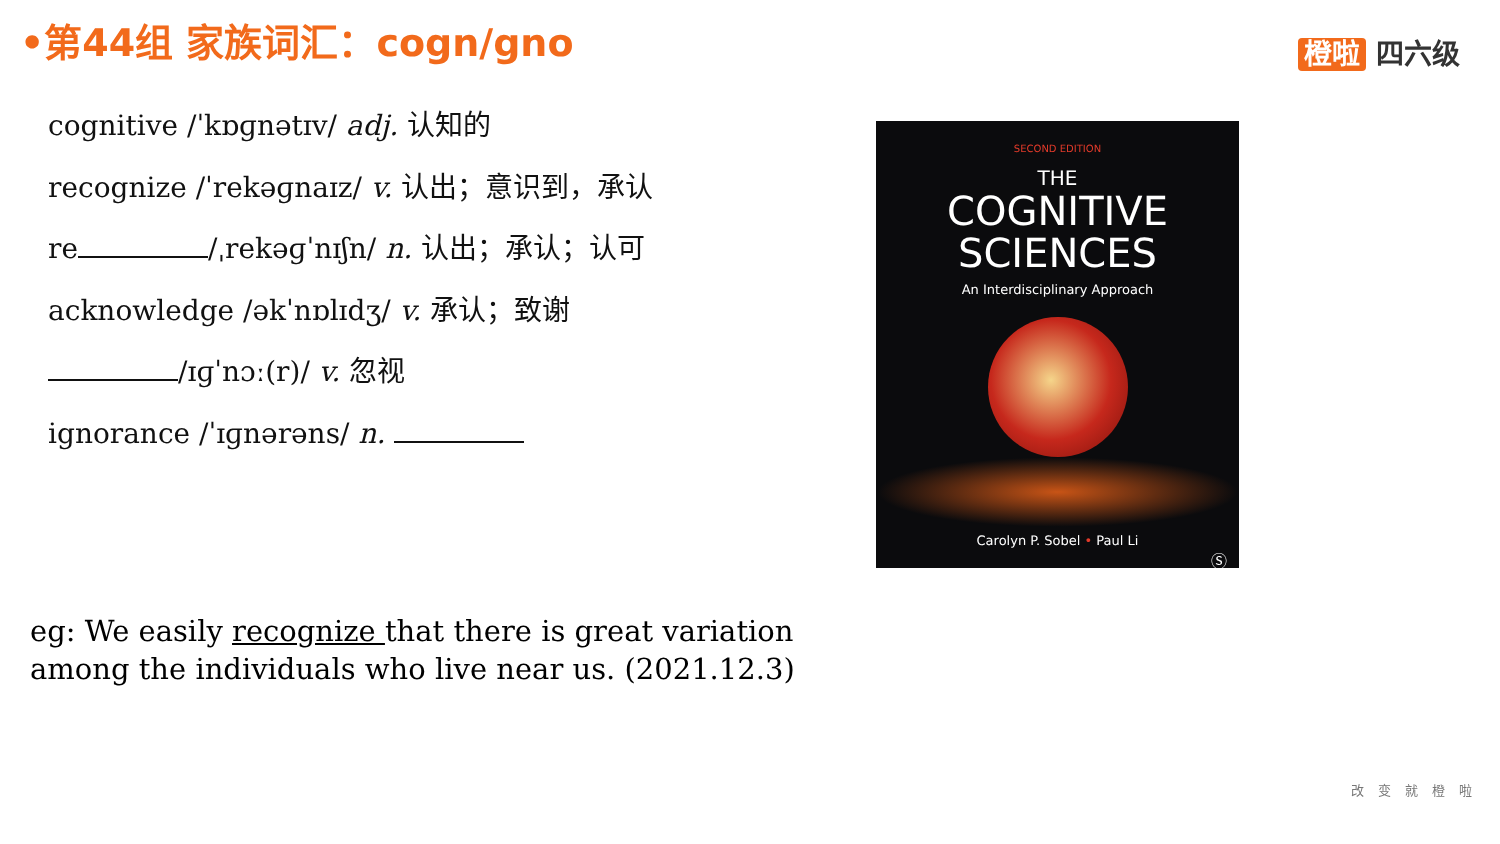•第44组 家族词汇：cogn/gno 橙啦 四六级
cognitive /ˈkɒɡnətɪv/ adj. 认知的
recognize /ˈrekəɡnaɪz/ v. 认出；意识到，承认
re /ˌrekəɡˈnɪʃn/ n. 认出；承认；认可
acknowledge /əkˈnɒlɪdʒ/ v. 承认；致谢
/ɪɡˈnɔː(r)/ v. 忽视
ignorance /ˈɪɡnərəns/ n.
SECOND EDITION
THE
COGNITIVE
SCIENCES
An Interdisciplinary Approach
Carolyn P. Sobel • Paul Li
Ⓢ
eg: We easily recognize that there is great variation among the individuals who live near us. (2021.12.3)
改变就橙啦